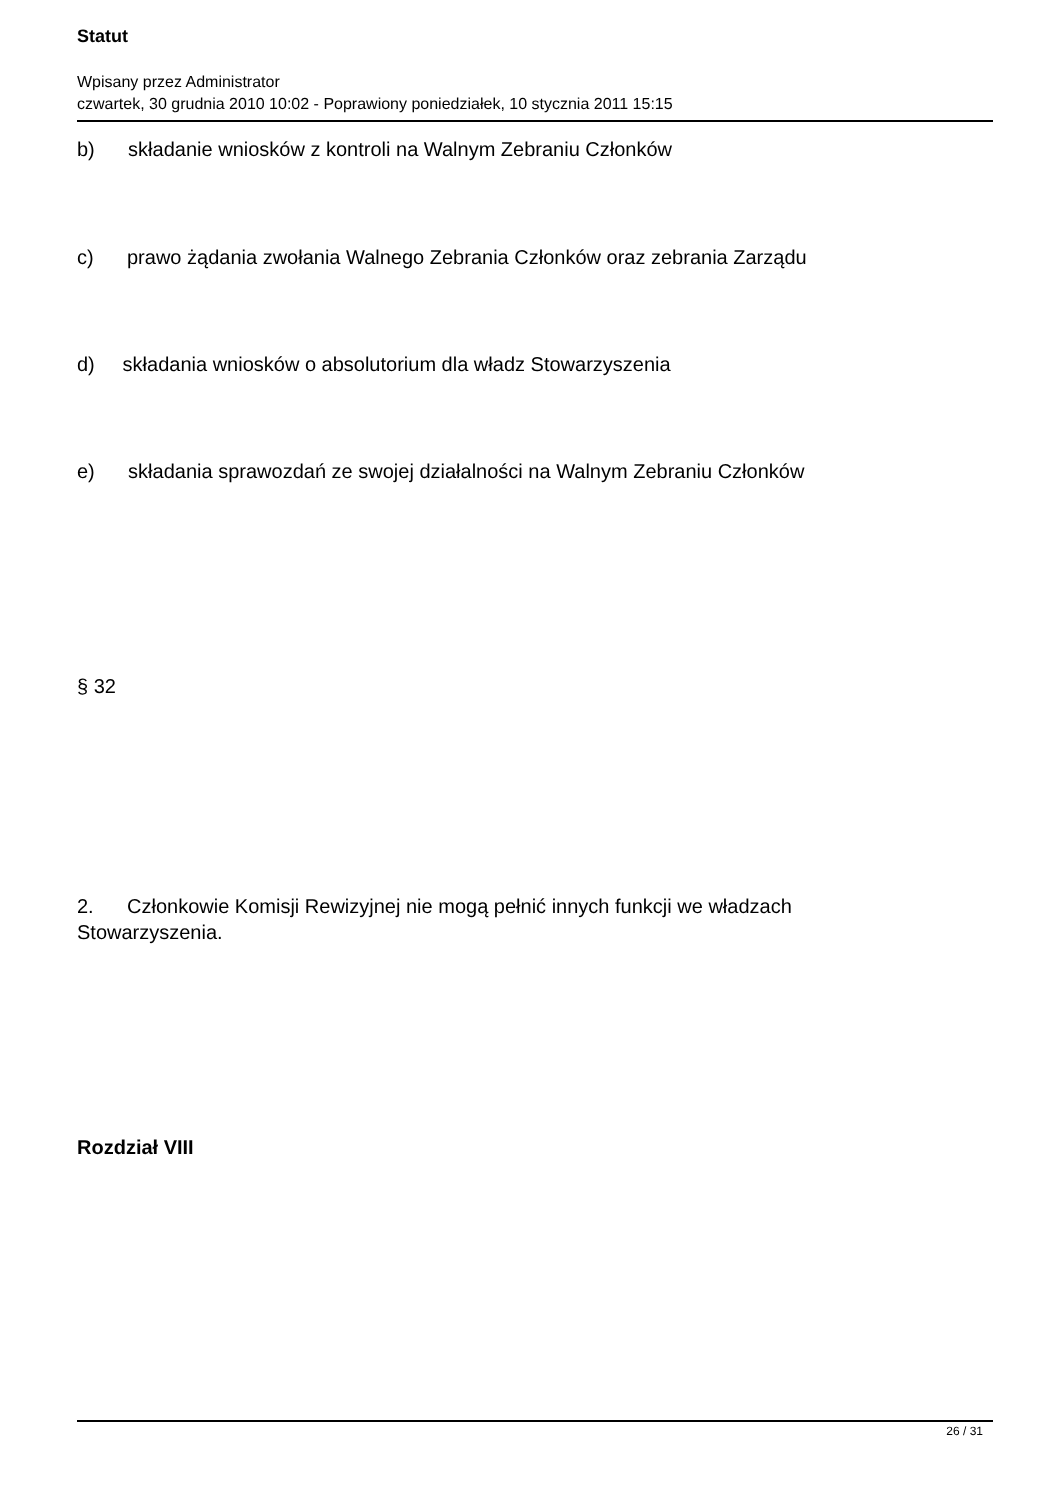Statut
Wpisany przez Administrator
czwartek, 30 grudnia 2010 10:02 - Poprawiony poniedziałek, 10 stycznia 2011 15:15
b) składanie wniosków z kontroli na Walnym Zebraniu Członków
c) prawo żądania zwołania Walnego Zebrania Członków oraz zebrania Zarządu
d) składania wniosków o absolutorium dla władz Stowarzyszenia
e) składania sprawozdań ze swojej działalności na Walnym Zebraniu Członków
§ 32
2. Członkowie Komisji Rewizyjnej nie mogą pełnić innych funkcji we władzach
Stowarzyszenia.
Rozdział VIII
26 / 31